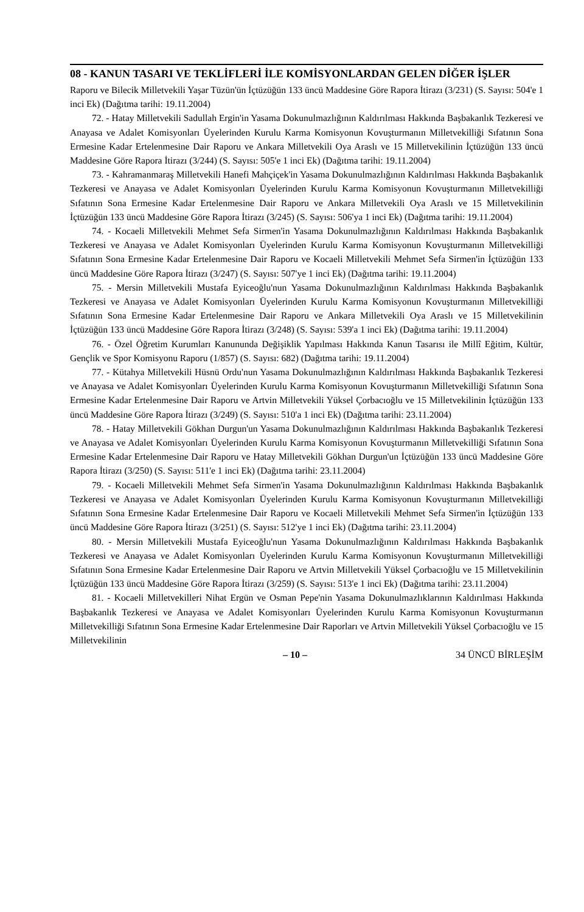08 - KANUN TASARI VE TEKLİFLERİ İLE KOMİSYONLARDAN GELEN DİĞER İŞLER
Raporu ve Bilecik Milletvekili Yaşar Tüzün'ün İçtüzüğün 133 üncü Maddesine Göre Rapora İtirazı (3/231) (S. Sayısı: 504'e 1 inci Ek) (Dağıtma tarihi: 19.11.2004)
72. - Hatay Milletvekili Sadullah Ergin'in Yasama Dokunulmazlığının Kaldırılması Hakkında Başbakanlık Tezkeresi ve Anayasa ve Adalet Komisyonları Üyelerinden Kurulu Karma Komisyonun Kovuşturmanın Milletvekilliği Sıfatının Sona Ermesine Kadar Ertelenmesine Dair Raporu ve Ankara Milletvekili Oya Araslı ve 15 Milletvekilinin İçtüzüğün 133 üncü Maddesine Göre Rapora İtirazı (3/244) (S. Sayısı: 505'e 1 inci Ek) (Dağıtma tarihi: 19.11.2004)
73. - Kahramanmaraş Milletvekili Hanefi Mahçiçek'in Yasama Dokunulmazlığının Kaldırılması Hakkında Başbakanlık Tezkeresi ve Anayasa ve Adalet Komisyonları Üyelerinden Kurulu Karma Komisyonun Kovuşturmanın Milletvekilliği Sıfatının Sona Ermesine Kadar Ertelenmesine Dair Raporu ve Ankara Milletvekili Oya Araslı ve 15 Milletvekilinin İçtüzüğün 133 üncü Maddesine Göre Rapora İtirazı (3/245) (S. Sayısı: 506'ya 1 inci Ek) (Dağıtma tarihi: 19.11.2004)
74. - Kocaeli Milletvekili Mehmet Sefa Sirmen'in Yasama Dokunulmazlığının Kaldırılması Hakkında Başbakanlık Tezkeresi ve Anayasa ve Adalet Komisyonları Üyelerinden Kurulu Karma Komisyonun Kovuşturmanın Milletvekilliği Sıfatının Sona Ermesine Kadar Ertelenmesine Dair Raporu ve Kocaeli Milletvekili Mehmet Sefa Sirmen'in İçtüzüğün 133 üncü Maddesine Göre Rapora İtirazı (3/247) (S. Sayısı: 507'ye 1 inci Ek) (Dağıtma tarihi: 19.11.2004)
75. - Mersin Milletvekili Mustafa Eyiceoğlu'nun Yasama Dokunulmazlığının Kaldırılması Hakkında Başbakanlık Tezkeresi ve Anayasa ve Adalet Komisyonları Üyelerinden Kurulu Karma Komisyonun Kovuşturmanın Milletvekilliği Sıfatının Sona Ermesine Kadar Ertelenmesine Dair Raporu ve Ankara Milletvekili Oya Araslı ve 15 Milletvekilinin İçtüzüğün 133 üncü Maddesine Göre Rapora İtirazı (3/248) (S. Sayısı: 539'a 1 inci Ek) (Dağıtma tarihi: 19.11.2004)
76. - Özel Öğretim Kurumları Kanununda Değişiklik Yapılması Hakkında Kanun Tasarısı ile Millî Eğitim, Kültür, Gençlik ve Spor Komisyonu Raporu (1/857) (S. Sayısı: 682) (Dağıtma tarihi: 19.11.2004)
77. - Kütahya Milletvekili Hüsnü Ordu'nun Yasama Dokunulmazlığının Kaldırılması Hakkında Başbakanlık Tezkeresi ve Anayasa ve Adalet Komisyonları Üyelerinden Kurulu Karma Komisyonun Kovuşturmanın Milletvekilliği Sıfatının Sona Ermesine Kadar Ertelenmesine Dair Raporu ve Artvin Milletvekili Yüksel Çorbacıoğlu ve 15 Milletvekilinin İçtüzüğün 133 üncü Maddesine Göre Rapora İtirazı (3/249) (S. Sayısı: 510'a 1 inci Ek) (Dağıtma tarihi: 23.11.2004)
78. - Hatay Milletvekili Gökhan Durgun'un Yasama Dokunulmazlığının Kaldırılması Hakkında Başbakanlık Tezkeresi ve Anayasa ve Adalet Komisyonları Üyelerinden Kurulu Karma Komisyonun Kovuşturmanın Milletvekilliği Sıfatının Sona Ermesine Kadar Ertelenmesine Dair Raporu ve Hatay Milletvekili Gökhan Durgun'un İçtüzüğün 133 üncü Maddesine Göre Rapora İtirazı (3/250) (S. Sayısı: 511'e 1 inci Ek) (Dağıtma tarihi: 23.11.2004)
79. - Kocaeli Milletvekili Mehmet Sefa Sirmen'in Yasama Dokunulmazlığının Kaldırılması Hakkında Başbakanlık Tezkeresi ve Anayasa ve Adalet Komisyonları Üyelerinden Kurulu Karma Komisyonun Kovuşturmanın Milletvekilliği Sıfatının Sona Ermesine Kadar Ertelenmesine Dair Raporu ve Kocaeli Milletvekili Mehmet Sefa Sirmen'in İçtüzüğün 133 üncü Maddesine Göre Rapora İtirazı (3/251) (S. Sayısı: 512'ye 1 inci Ek) (Dağıtma tarihi: 23.11.2004)
80. - Mersin Milletvekili Mustafa Eyiceoğlu'nun Yasama Dokunulmazlığının Kaldırılması Hakkında Başbakanlık Tezkeresi ve Anayasa ve Adalet Komisyonları Üyelerinden Kurulu Karma Komisyonun Kovuşturmanın Milletvekilliği Sıfatının Sona Ermesine Kadar Ertelenmesine Dair Raporu ve Artvin Milletvekili Yüksel Çorbacıoğlu ve 15 Milletvekilinin İçtüzüğün 133 üncü Maddesine Göre Rapora İtirazı (3/259) (S. Sayısı: 513'e 1 inci Ek) (Dağıtma tarihi: 23.11.2004)
81. - Kocaeli Milletvekilleri Nihat Ergün ve Osman Pepe'nin Yasama Dokunulmazlıklarının Kaldırılması Hakkında Başbakanlık Tezkeresi ve Anayasa ve Adalet Komisyonları Üyelerinden Kurulu Karma Komisyonun Kovuşturmanın Milletvekilliği Sıfatının Sona Ermesine Kadar Ertelenmesine Dair Raporları ve Artvin Milletvekili Yüksel Çorbacıoğlu ve 15 Milletvekilinin
– 10 – 34 ÜNCÜ BİRLEŞİM